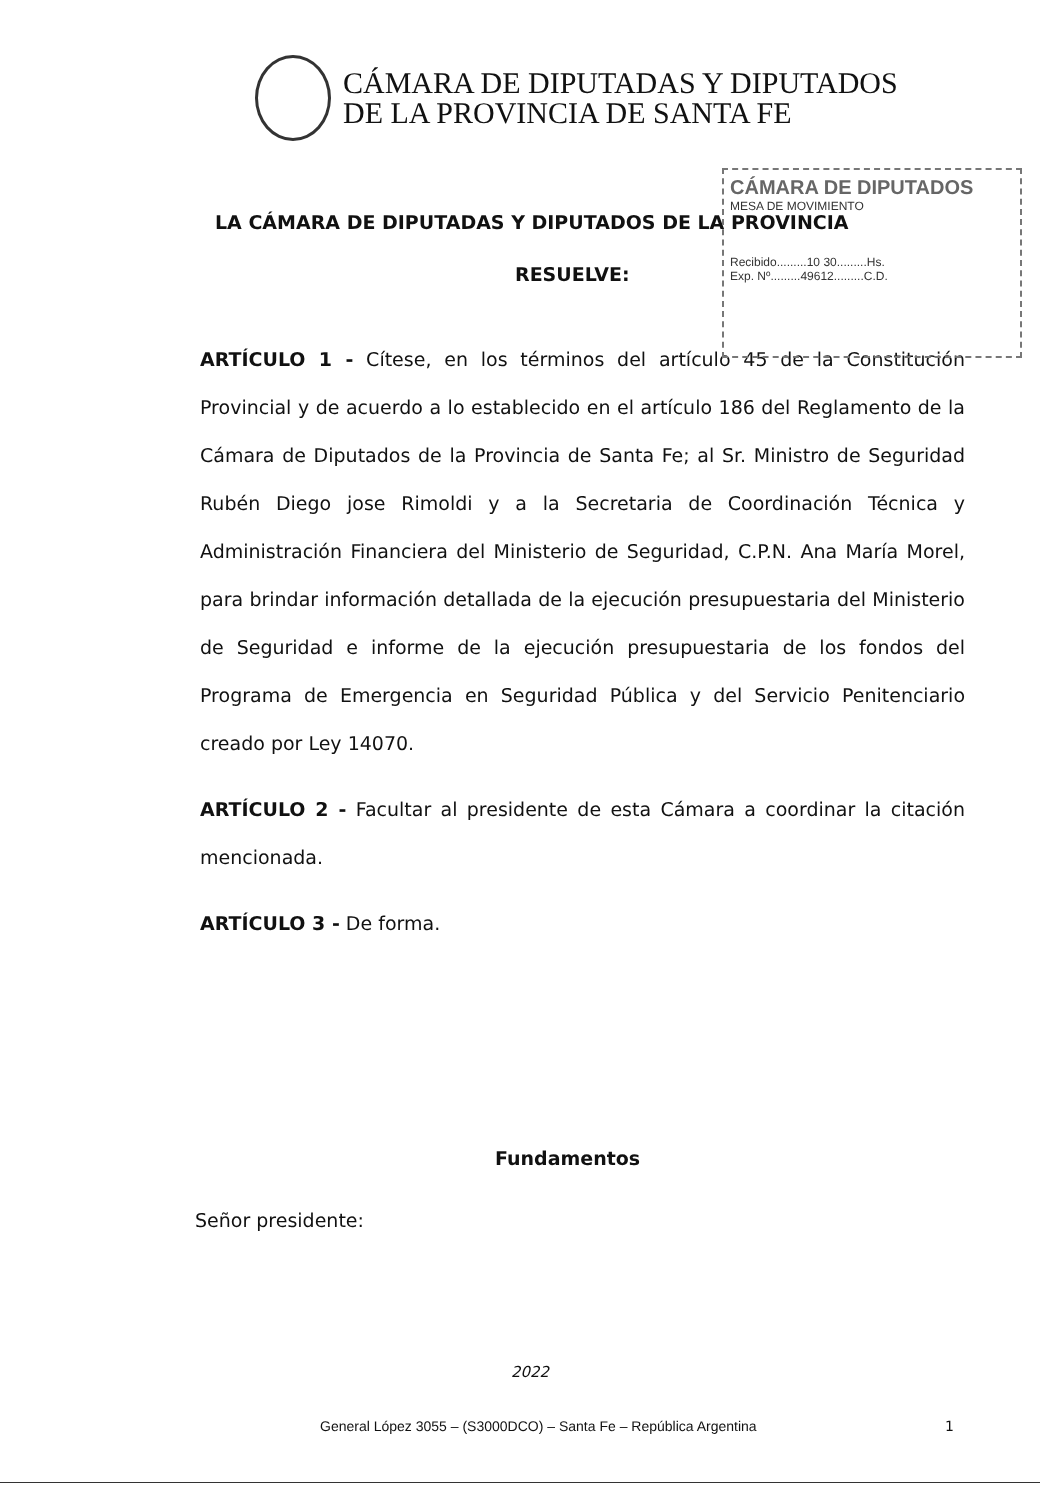CÁMARA DE DIPUTADAS Y DIPUTADOS
DE LA PROVINCIA DE SANTA FE
CÁMARA DE DIPUTADOS
MESA DE MOVIMIENTO
Recibido.........10 30.........Hs.
Exp. Nº.........49612.........C.D.
LA CÁMARA DE DIPUTADAS Y DIPUTADOS DE LA PROVINCIA
RESUELVE:
ARTÍCULO 1 - Cítese, en los términos del artículo 45 de la Constitución Provincial y de acuerdo a lo establecido en el artículo 186 del Reglamento de la Cámara de Diputados de la Provincia de Santa Fe; al Sr. Ministro de Seguridad Rubén Diego jose Rimoldi y a la Secretaria de Coordinación Técnica y Administración Financiera del Ministerio de Seguridad, C.P.N. Ana María Morel, para brindar información detallada de la ejecución presupuestaria del Ministerio de Seguridad e informe de la ejecución presupuestaria de los fondos del Programa de Emergencia en Seguridad Pública y del Servicio Penitenciario creado por Ley 14070.
ARTÍCULO 2 - Facultar al presidente de esta Cámara a coordinar la citación mencionada.
ARTÍCULO 3 - De forma.
Fundamentos
Señor presidente:
2022
General López 3055 – (S3000DCO) – Santa Fe – República Argentina
1